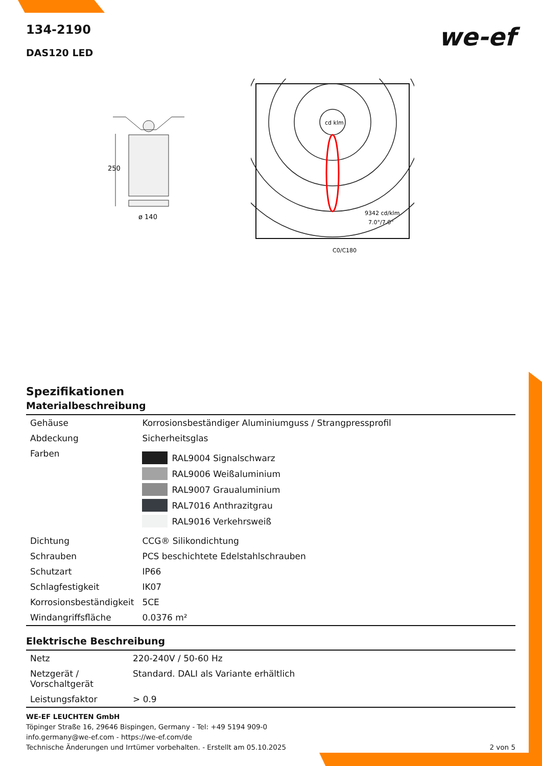we-ef
134-2190
DAS120 LED
250
ø 140
cd klm
9342 cd/klm
7.0°/7.0°
C0/C180
Spezifikationen
Materialbeschreibung
| Gehäuse | Korrosionsbeständiger Aluminiumguss / Strangpressprofil |
| Abdeckung | Sicherheitsglas |
| Farben | RAL9004 Signalschwarz RAL9006 Weißaluminium RAL9007 Graualuminium RAL7016 Anthrazitgrau RAL9016 Verkehrsweiß |
| Dichtung | CCG® Silikondichtung |
| Schrauben | PCS beschichtete Edelstahlschrauben |
| Schutzart | IP66 |
| Schlagfestigkeit | IK07 |
| Korrosionsbeständigkeit | 5CE |
| Windangriffsfläche | 0.0376 m² |
Elektrische Beschreibung
| Netz | 220-240V / 50-60 Hz |
| Netzgerät / Vorschaltgerät | Standard. DALI als Variante erhältlich |
| Leistungsfaktor | > 0.9 |
WE-EF LEUCHTEN GmbH
Töpinger Straße 16, 29646 Bispingen, Germany - Tel: +49 5194 909-0
info.germany@we-ef.com - https://we-ef.com/de
Technische Änderungen und Irrtümer vorbehalten. - Erstellt am 05.10.2025 2 von 5